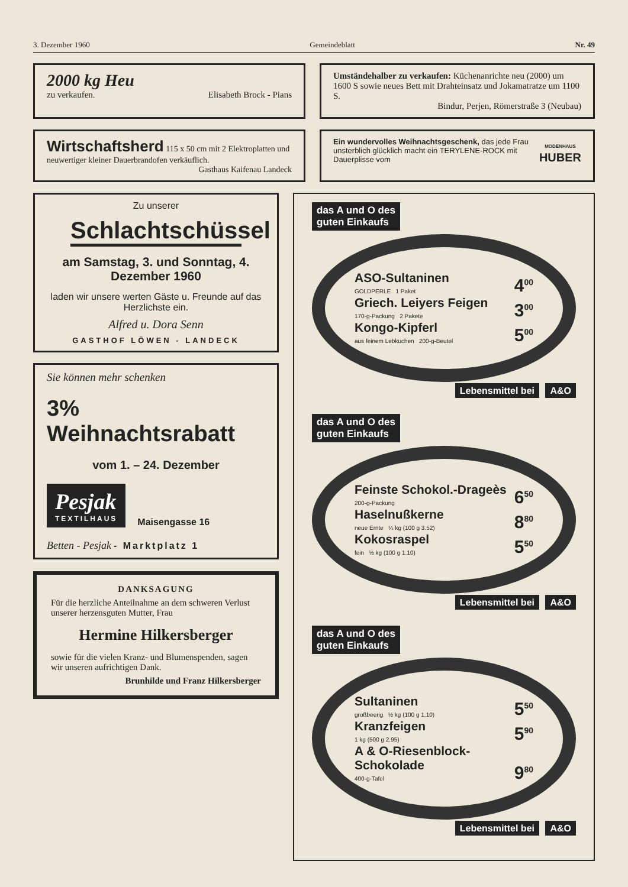3. Dezember 1960 Gemeindeblatt Nr. 49
2000 kg Heu
zu verkaufen. Elisabeth Brock - Pians
Umständehalber zu verkaufen: Küchenanrichte neu (2000) um 1600 S sowie neues Bett mit Drahteinsatz und Jokamatratze um 1100 S.
Bindur, Perjen, Römerstraße 3 (Neubau)
Wirtschaftsherd 115 x 50 cm mit 2 Elektroplatten und neuwertiger kleiner Dauerbrandofen verkäuflich. Gasthaus Kaifenau Landeck
Ein wundervolles Weihnachtsgeschenk, das jede Frau unsterblich glücklich macht ein TERYLENE-ROCK mit Dauerplisse vom
MODENHAUS
HUBER
Zu unserer
Schlachtschüssel
am Samstag, 3. und Sonntag, 4. Dezember 1960
laden wir unsere werten Gäste u. Freunde auf das Herzlichste ein.
Alfred u. Dora Senn
GASTHOF LÖWEN - LANDECK
Sie können mehr schenken
3% Weihnachtsrabatt
vom 1. – 24. Dezember
Pesjak
TEXTILHAUS
Maisengasse 16
Betten - Pesjak - Marktplatz 1
DANKSAGUNG
Für die herzliche Anteilnahme an dem schweren Verlust unserer herzensguten Mutter, Frau
Hermine Hilkersberger
sowie für die vielen Kranz- und Blumenspenden, sagen wir unseren aufrichtigen Dank.
Brunhilde und Franz Hilkersberger
das A und O des
guten Einkaufs
ASO-Sultaninen
GOLDPERLE 1 Paket
4<sup>00</sup>
Griech. Leiyers Feigen
170-g-Packung 2 Pakete
3<sup>00</sup>
Kongo-Kipferl
aus feinem Lebkuchen 200-g-Beutel
5<sup>00</sup>
Lebensmittel bei A&O
das A und O des
guten Einkaufs
Feinste Schokol.-Drageès
200-g-Packung
6<sup>50</sup>
Haselnußkerne
neue Ernte ¼ kg (100 g 3.52)
8<sup>80</sup>
Kokosraspel
fein ½ kg (100 g 1.10)
5<sup>50</sup>
Lebensmittel bei A&O
das A und O des
guten Einkaufs
Sultaninen
großbeerig ½ kg (100 g 1.10)
5<sup>50</sup>
Kranzfeigen
1 kg (500 g 2.95)
5<sup>90</sup>
A & O-Riesenblock-Schokolade
400-g-Tafel
9<sup>80</sup>
Lebensmittel bei A&O